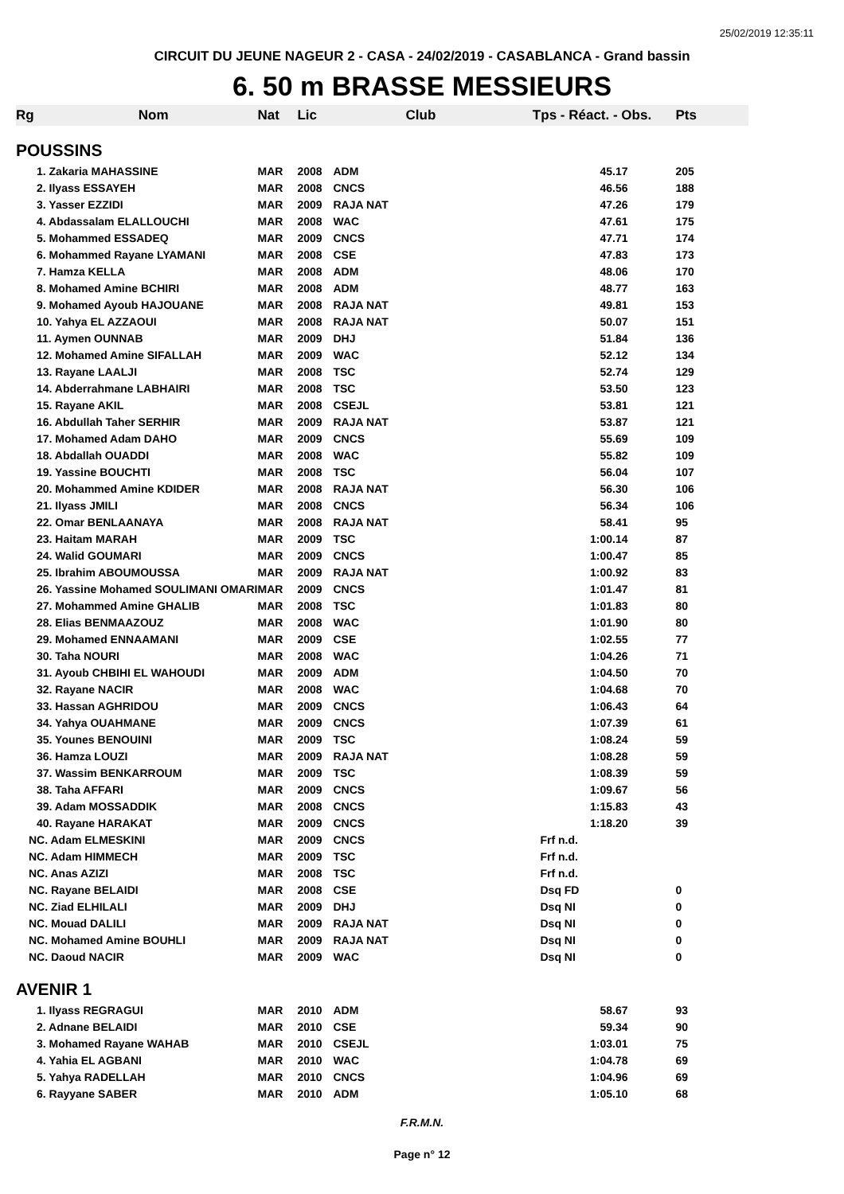25/02/2019 12:35:11
CIRCUIT DU JEUNE NAGEUR 2 - CASA - 24/02/2019 - CASABLANCA - Grand bassin
6. 50 m BRASSE MESSIEURS
| Rg | Nom | Nat | Lic | Club | Tps - Réact. - Obs. | Pts |
| --- | --- | --- | --- | --- | --- | --- |
| POUSSINS | | | | | | |
| 1. Zakaria MAHASSINE | | MAR | 2008 | ADM | 45.17 | 205 |
| 2. Ilyass ESSAYEH | | MAR | 2008 | CNCS | 46.56 | 188 |
| 3. Yasser EZZIDI | | MAR | 2009 | RAJA NAT | 47.26 | 179 |
| 4. Abdassalam ELALLOUCHI | | MAR | 2008 | WAC | 47.61 | 175 |
| 5. Mohammed ESSADEQ | | MAR | 2009 | CNCS | 47.71 | 174 |
| 6. Mohammed Rayane LYAMANI | | MAR | 2008 | CSE | 47.83 | 173 |
| 7. Hamza KELLA | | MAR | 2008 | ADM | 48.06 | 170 |
| 8. Mohamed Amine BCHIRI | | MAR | 2008 | ADM | 48.77 | 163 |
| 9. Mohamed Ayoub HAJOUANE | | MAR | 2008 | RAJA NAT | 49.81 | 153 |
| 10. Yahya EL AZZAOUI | | MAR | 2008 | RAJA NAT | 50.07 | 151 |
| 11. Aymen OUNNAB | | MAR | 2009 | DHJ | 51.84 | 136 |
| 12. Mohamed Amine SIFALLAH | | MAR | 2009 | WAC | 52.12 | 134 |
| 13. Rayane LAALJI | | MAR | 2008 | TSC | 52.74 | 129 |
| 14. Abderrahmane LABHAIRI | | MAR | 2008 | TSC | 53.50 | 123 |
| 15. Rayane AKIL | | MAR | 2008 | CSEJL | 53.81 | 121 |
| 16. Abdullah Taher SERHIR | | MAR | 2009 | RAJA NAT | 53.87 | 121 |
| 17. Mohamed Adam DAHO | | MAR | 2009 | CNCS | 55.69 | 109 |
| 18. Abdallah OUADDI | | MAR | 2008 | WAC | 55.82 | 109 |
| 19. Yassine BOUCHTI | | MAR | 2008 | TSC | 56.04 | 107 |
| 20. Mohammed Amine KDIDER | | MAR | 2008 | RAJA NAT | 56.30 | 106 |
| 21. Ilyass JMILI | | MAR | 2008 | CNCS | 56.34 | 106 |
| 22. Omar BENLAANAYA | | MAR | 2008 | RAJA NAT | 58.41 | 95 |
| 23. Haitam MARAH | | MAR | 2009 | TSC | 1:00.14 | 87 |
| 24. Walid GOUMARI | | MAR | 2009 | CNCS | 1:00.47 | 85 |
| 25. Ibrahim ABOUMOUSSA | | MAR | 2009 | RAJA NAT | 1:00.92 | 83 |
| 26. Yassine Mohamed SOULIMANI OMARI | | MAR | 2009 | CNCS | 1:01.47 | 81 |
| 27. Mohammed Amine GHALIB | | MAR | 2008 | TSC | 1:01.83 | 80 |
| 28. Elias BENMAAZOUZ | | MAR | 2008 | WAC | 1:01.90 | 80 |
| 29. Mohamed ENNAAMANI | | MAR | 2009 | CSE | 1:02.55 | 77 |
| 30. Taha NOURI | | MAR | 2008 | WAC | 1:04.26 | 71 |
| 31. Ayoub CHBIHI EL WAHOUDI | | MAR | 2009 | ADM | 1:04.50 | 70 |
| 32. Rayane NACIR | | MAR | 2008 | WAC | 1:04.68 | 70 |
| 33. Hassan AGHRIDOU | | MAR | 2009 | CNCS | 1:06.43 | 64 |
| 34. Yahya OUAHMANE | | MAR | 2009 | CNCS | 1:07.39 | 61 |
| 35. Younes BENOUINI | | MAR | 2009 | TSC | 1:08.24 | 59 |
| 36. Hamza LOUZI | | MAR | 2009 | RAJA NAT | 1:08.28 | 59 |
| 37. Wassim BENKARROUM | | MAR | 2009 | TSC | 1:08.39 | 59 |
| 38. Taha AFFARI | | MAR | 2009 | CNCS | 1:09.67 | 56 |
| 39. Adam MOSSADDIK | | MAR | 2008 | CNCS | 1:15.83 | 43 |
| 40. Rayane HARAKAT | | MAR | 2009 | CNCS | 1:18.20 | 39 |
| NC. Adam ELMESKINI | | MAR | 2009 | CNCS | Frf n.d. | |
| NC. Adam HIMMECH | | MAR | 2009 | TSC | Frf n.d. | |
| NC. Anas AZIZI | | MAR | 2008 | TSC | Frf n.d. | |
| NC. Rayane BELAIDI | | MAR | 2008 | CSE | Dsq FD | 0 |
| NC. Ziad ELHILALI | | MAR | 2009 | DHJ | Dsq NI | 0 |
| NC. Mouad DALILI | | MAR | 2009 | RAJA NAT | Dsq NI | 0 |
| NC. Mohamed Amine BOUHLI | | MAR | 2009 | RAJA NAT | Dsq NI | 0 |
| NC. Daoud NACIR | | MAR | 2009 | WAC | Dsq NI | 0 |
| AVENIR 1 | | | | | | |
| 1. Ilyass REGRAGUI | | MAR | 2010 | ADM | 58.67 | 93 |
| 2. Adnane BELAIDI | | MAR | 2010 | CSE | 59.34 | 90 |
| 3. Mohamed Rayane WAHAB | | MAR | 2010 | CSEJL | 1:03.01 | 75 |
| 4. Yahia EL AGBANI | | MAR | 2010 | WAC | 1:04.78 | 69 |
| 5. Yahya RADELLAH | | MAR | 2010 | CNCS | 1:04.96 | 69 |
| 6. Rayyane SABER | | MAR | 2010 | ADM | 1:05.10 | 68 |
F.R.M.N.
Page n° 12